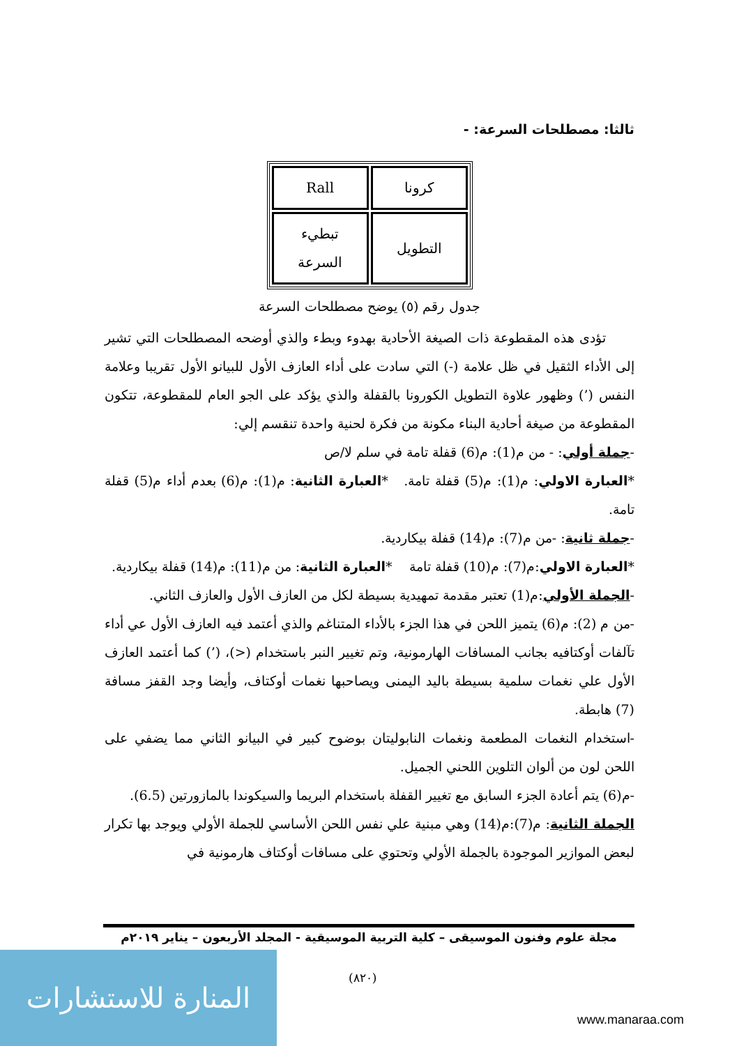ثالثا: مصطلحات السرعة: -
| Rall | كرونا |
| تبطيء السرعة | التطويل |
جدول رقم (٥) يوضح مصطلحات السرعة
تؤدى هذه المقطوعة ذات الصيغة الأحادية بهدوء وبطء والذي أوضحه المصطلحات التي تشير إلى الأداء الثقيل في ظل علامة (-) التي سادت على أداء العازف الأول للبيانو الأول تقريبا وعلامة النفس (’) وظهور علاوة التطويل الكورونا بالقفلة والذي يؤكد على الجو العام للمقطوعة، تتكون المقطوعة من صيغة أحادية البناء مكونة من فكرة لحنية واحدة تنقسم إلي:
-جملة أولي: - من م(1): م(6) قفلة تامة في سلم لا/ص
*العبارة الاولي: م(1): م(5) قفلة تامة. *العبارة الثانية: م(1): م(6) بعدم أداء م(5) قفلة تامة.
-جملة ثانية: -من م(7): م(14) قفلة بيكاردية.
*العبارة الاولي:م(7): م(10) قفلة تامة *العبارة الثانية: من م(11): م(14) قفلة بيكاردية.
-الجملة الأولي:م(1) تعتبر مقدمة تمهيدية بسيطة لكل من العازف الأول والعازف الثاني.
-من م (2): م(6) يتميز اللحن في هذا الجزء بالأداء المتناغم والذي أعتمد فيه العازف الأول عي أداء تآلفات أوكتافيه بجانب المسافات الهارمونية، وتم تغيير النبر باستخدام (<)، (’) كما أعتمد العازف الأول علي نغمات سلمية بسيطة باليد اليمنى ويصاحبها نغمات أوكتاف، وأيضا وجد القفز مسافة (7) هابطة.
-استخدام النغمات المطعمة ونغمات النابوليتان بوضوح كبير في البيانو الثاني مما يضفي على اللحن لون من ألوان التلوين اللحني الجميل.
-م(6) يتم أعادة الجزء السابق مع تغيير القفلة باستخدام البريما والسيكوندا بالمازورتين (6.5).
الجملة الثانية: م(7):م(14) وهي مبنية علي نفس اللحن الأساسي للجملة الأولي ويوجد بها تكرار لبعض الموازير الموجودة بالجملة الأولي وتحتوي على مسافات أوكتاف هارمونية في
مجلة علوم وفنون الموسيقى – كلية التربية الموسيقية - المجلد الأربعون – يناير ٢٠١٩م
(٨٢٠)
المنارة للاستشارات
www.manaraa.com